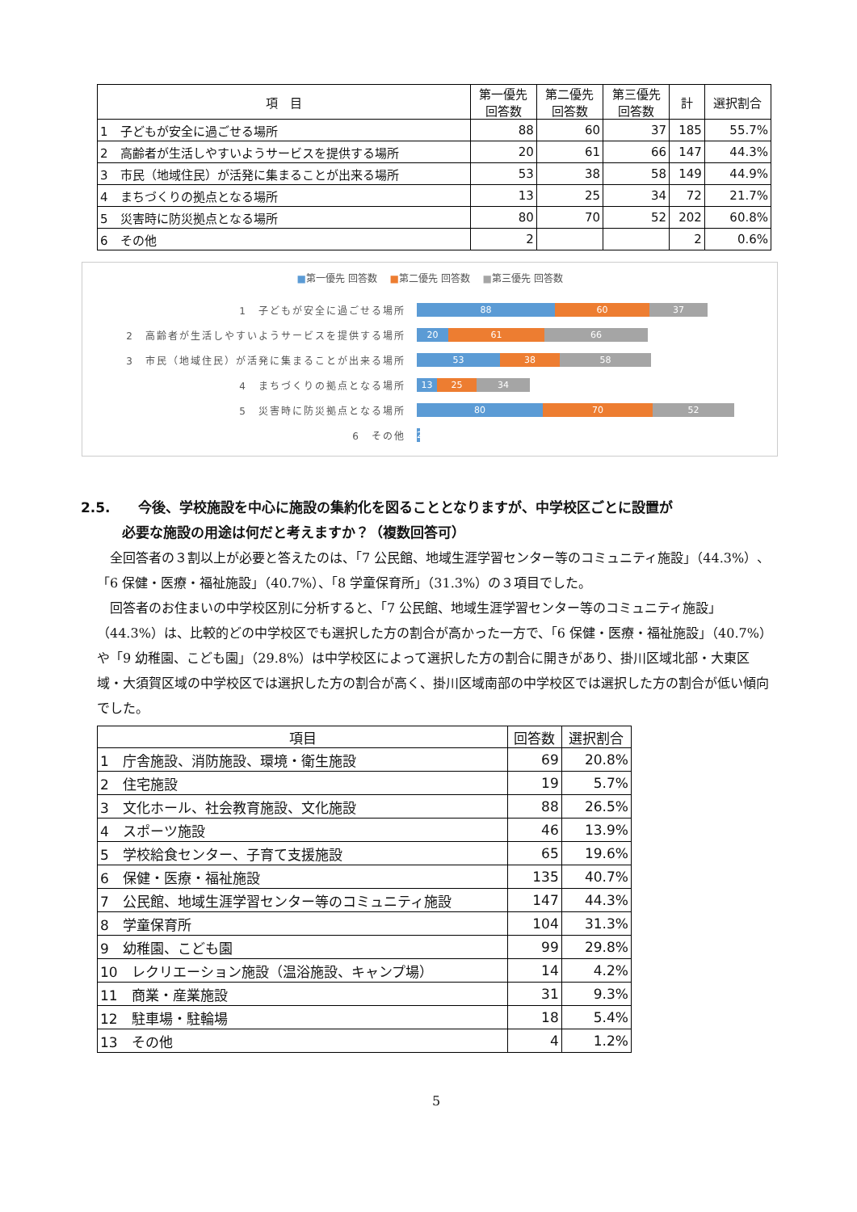| 項 目 | 第一優先 回答数 | 第二優先 回答数 | 第三優先 回答数 | 計 | 選択割合 |
| --- | --- | --- | --- | --- | --- |
| 1 子どもが安全に過ごせる場所 | 88 | 60 | 37 | 185 | 55.7% |
| 2 高齢者が生活しやすいようサービスを提供する場所 | 20 | 61 | 66 | 147 | 44.3% |
| 3 市民（地域住民）が活発に集まることが出来る場所 | 53 | 38 | 58 | 149 | 44.9% |
| 4 まちづくりの拠点となる場所 | 13 | 25 | 34 | 72 | 21.7% |
| 5 災害時に防災拠点となる場所 | 80 | 70 | 52 | 202 | 60.8% |
| 6 その他 | 2 | | | 2 | 0.6% |
■第一優先 回答数 ■第二優先 回答数 ■第三優先 回答数
1　子どもが安全に過ごせる場所
88 60 37
2　高齢者が生活しやすいようサービスを提供する場所
20 61 66
3　市民（地域住民）が活発に集まることが出来る場所
53 38 58
4　まちづくりの拠点となる場所
13 25 34
5　災害時に防災拠点となる場所
80 70 52
6　その他
2
2.5.　　今後、学校施設を中心に施設の集約化を図ることとなりますが、中学校区ごとに設置が
　　　必要な施設の用途は何だと考えますか？（複数回答可）
全回答者の３割以上が必要と答えたのは、「7 公民館、地域生涯学習センター等のコミュニティ施設」（44.3%）、「6 保健・医療・福祉施設」（40.7%）、「8 学童保育所」（31.3%）の３項目でした。
回答者のお住まいの中学校区別に分析すると、「7 公民館、地域生涯学習センター等のコミュニティ施設」（44.3%）は、比較的どの中学校区でも選択した方の割合が高かった一方で、「6 保健・医療・福祉施設」（40.7%）や「9 幼稚園、こども園」（29.8%）は中学校区によって選択した方の割合に開きがあり、掛川区域北部・大東区域・大須賀区域の中学校区では選択した方の割合が高く、掛川区域南部の中学校区では選択した方の割合が低い傾向でした。
| 項目 | 回答数 | 選択割合 |
| --- | --- | --- |
| 1 庁舎施設、消防施設、環境・衛生施設 | 69 | 20.8% |
| 2 住宅施設 | 19 | 5.7% |
| 3 文化ホール、社会教育施設、文化施設 | 88 | 26.5% |
| 4 スポーツ施設 | 46 | 13.9% |
| 5 学校給食センター、子育て支援施設 | 65 | 19.6% |
| 6 保健・医療・福祉施設 | 135 | 40.7% |
| 7 公民館、地域生涯学習センター等のコミュニティ施設 | 147 | 44.3% |
| 8 学童保育所 | 104 | 31.3% |
| 9 幼稚園、こども園 | 99 | 29.8% |
| 10 レクリエーション施設（温浴施設、キャンプ場） | 14 | 4.2% |
| 11 商業・産業施設 | 31 | 9.3% |
| 12 駐車場・駐輪場 | 18 | 5.4% |
| 13 その他 | 4 | 1.2% |
5